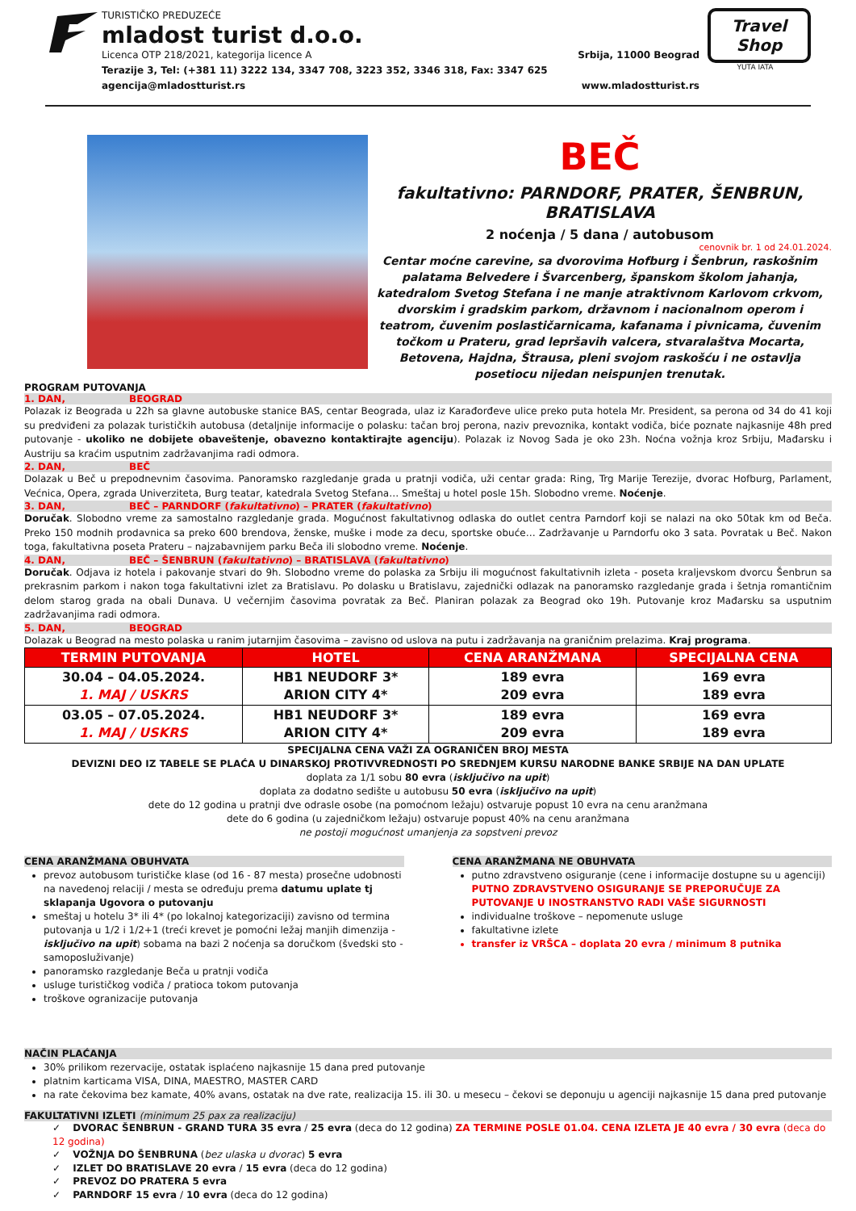TURISTIČKO PREDUZEĆE
mladost turist d.o.o.
Licenca OTP 218/2021, kategorija licence A Srbija, 11000 Beograd
Terazije 3, Tel: (+381 11) 3222 134, 3347 708, 3223 352, 3346 318, Fax: 3347 625
agencija@mladostturist.rs www.mladostturist.rs
Travel
Shop
YUTA IATA
BEČ
fakultativno: PARNDORF, PRATER, ŠENBRUN, BRATISLAVA
2 noćenja / 5 dana / autobusom
cenovnik br. 1 od 24.01.2024.
Centar moćne carevine, sa dvorovima Hofburg i Šenbrun, raskošnim palatama Belvedere i Švarcenberg, španskom školom jahanja, katedralom Svetog Stefana i ne manje atraktivnom Karlovom crkvom, dvorskim i gradskim parkom, državnom i nacionalnom operom i teatrom, čuvenim poslastičarnicama, kafanama i pivnicama, čuvenim točkom u Prateru, grad lepršavih valcera, stvaralaštva Mocarta, Betovena, Hajdna, Štrausa, pleni svojom raskošću i ne ostavlja posetiocu nijedan neispunjen trenutak.
PROGRAM PUTOVANJA
1. DAN, BEOGRAD
Polazak iz Beograda u 22h sa glavne autobuske stanice BAS, centar Beograda, ulaz iz Karađorđeve ulice preko puta hotela Mr. President, sa perona od 34 do 41 koji su predviđeni za polazak turističkih autobusa (detaljnije informacije o polasku: tačan broj perona, naziv prevoznika, kontakt vodiča, biće poznate najkasnije 48h pred putovanje - ukoliko ne dobijete obaveštenje, obavezno kontaktirajte agenciju). Polazak iz Novog Sada je oko 23h. Noćna vožnja kroz Srbiju, Mađarsku i Austriju sa kraćim usputnim zadržavanjima radi odmora.
2. DAN, BEČ
Dolazak u Beč u prepodnevnim časovima. Panoramsko razgledanje grada u pratnji vodiča, uži centar grada: Ring, Trg Marije Terezije, dvorac Hofburg, Parlament, Većnica, Opera, zgrada Univerziteta, Burg teatar, katedrala Svetog Stefana… Smeštaj u hotel posle 15h. Slobodno vreme. Noćenje.
3. DAN, BEČ – PARNDORF (fakultativno) – PRATER (fakultativno)
Doručak. Slobodno vreme za samostalno razgledanje grada. Mogućnost fakultativnog odlaska do outlet centra Parndorf koji se nalazi na oko 50tak km od Beča. Preko 150 modnih prodavnica sa preko 600 brendova, ženske, muške i mode za decu, sportske obuće… Zadržavanje u Parndorfu oko 3 sata. Povratak u Beč. Nakon toga, fakultativna poseta Prateru – najzabavnijem parku Beča ili slobodno vreme. Noćenje.
4. DAN, BEČ – ŠENBRUN (fakultativno) – BRATISLAVA (fakultativno)
Doručak. Odjava iz hotela i pakovanje stvari do 9h. Slobodno vreme do polaska za Srbiju ili mogućnost fakultativnih izleta - poseta kraljevskom dvorcu Šenbrun sa prekrasnim parkom i nakon toga fakultativni izlet za Bratislavu. Po dolasku u Bratislavu, zajednički odlazak na panoramsko razgledanje grada i šetnja romantičnim delom starog grada na obali Dunava. U večernjim časovima povratak za Beč. Planiran polazak za Beograd oko 19h. Putovanje kroz Mađarsku sa usputnim zadržavanjima radi odmora.
5. DAN, BEOGRAD
Dolazak u Beograd na mesto polaska u ranim jutarnjim časovima – zavisno od uslova na putu i zadržavanja na graničnim prelazima. Kraj programa.
| TERMIN PUTOVANJA | HOTEL | CENA ARANŽMANA | SPECIJALNA CENA |
| --- | --- | --- | --- |
| 30.04 – 04.05.2024. 1. MAJ / USKRS | HB1 NEUDORF 3* ARION CITY 4* | 189 evra 209 evra | 169 evra 189 evra |
| 03.05 – 07.05.2024. 1. MAJ / USKRS | HB1 NEUDORF 3* ARION CITY 4* | 189 evra 209 evra | 169 evra 189 evra |
SPECIJALNA CENA VAŽI ZA OGRANIČEN BROJ MESTA
DEVIZNI DEO IZ TABELE SE PLAĆA U DINARSKOJ PROTIVVREDNOSTI PO SREDNJEM KURSU NARODNE BANKE SRBIJE NA DAN UPLATE
doplata za 1/1 sobu 80 evra (isključivo na upit)
doplata za dodatno sedište u autobusu 50 evra (isključivo na upit)
dete do 12 godina u pratnji dve odrasle osobe (na pomoćnom ležaju) ostvaruje popust 10 evra na cenu aranžmana
dete do 6 godina (u zajedničkom ležaju) ostvaruje popust 40% na cenu aranžmana
ne postoji mogućnost umanjenja za sopstveni prevoz
CENA ARANŽMANA OBUHVATA
prevoz autobusom turističke klase (od 16 - 87 mesta) prosečne udobnosti na navedenoj relaciji / mesta se određuju prema datumu uplate tj sklapanja Ugovora o putovanju
smeštaj u hotelu 3* ili 4* (po lokalnoj kategorizaciji) zavisno od termina putovanja u 1/2 i 1/2+1 (treći krevet je pomoćni ležaj manjih dimenzija - isključivo na upit) sobama na bazi 2 noćenja sa doručkom (švedski sto - samoposluživanje)
panoramsko razgledanje Beča u pratnji vodiča
usluge turističkog vodiča / pratioca tokom putovanja
troškove ogranizacije putovanja
CENA ARANŽMANA NE OBUHVATA
putno zdravstveno osiguranje (cene i informacije dostupne su u agenciji) PUTNO ZDRAVSTVENO OSIGURANJE SE PREPORUČUJE ZA PUTOVANJE U INOSTRANSTVO RADI VAŠE SIGURNOSTI
individualne troškove – nepomenute usluge
fakultativne izlete
transfer iz VRŠCA – doplata 20 evra / minimum 8 putnika
NAČIN PLAĆANJA
30% prilikom rezervacije, ostatak isplaćeno najkasnije 15 dana pred putovanje
platnim karticama VISA, DINA, MAESTRO, MASTER CARD
na rate čekovima bez kamate, 40% avans, ostatak na dve rate, realizacija 15. ili 30. u mesecu – čekovi se deponuju u agenciji najkasnije 15 dana pred putovanje
FAKULTATIVNI IZLETI (minimum 25 pax za realizaciju)
✓ DVORAC ŠENBRUN - GRAND TURA 35 evra / 25 evra (deca do 12 godina) ZA TERMINE POSLE 01.04. CENA IZLETA JE 40 evra / 30 evra (deca do 12 godina)
✓ VOŽNJA DO ŠENBRUNA (bez ulaska u dvorac) 5 evra
✓ IZLET DO BRATISLAVE 20 evra / 15 evra (deca do 12 godina)
✓ PREVOZ DO PRATERA 5 evra
✓ PARNDORF 15 evra / 10 evra (deca do 12 godina)